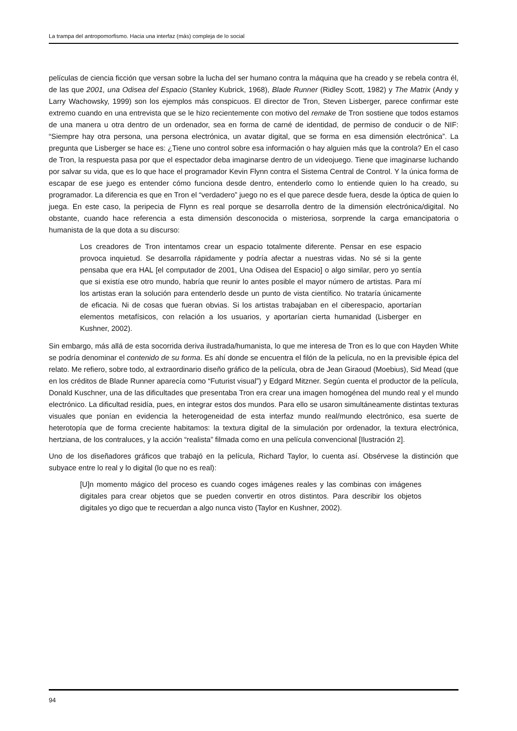La trampa del antropomorfismo. Hacia una interfaz (más) compleja de lo social
películas de ciencia ficción que versan sobre la lucha del ser humano contra la máquina que ha creado y se rebela contra él, de las que 2001, una Odisea del Espacio (Stanley Kubrick, 1968), Blade Runner (Ridley Scott, 1982) y The Matrix (Andy y Larry Wachowsky, 1999) son los ejemplos más conspicuos. El director de Tron, Steven Lisberger, parece confirmar este extremo cuando en una entrevista que se le hizo recientemente con motivo del remake de Tron sostiene que todos estamos de una manera u otra dentro de un ordenador, sea en forma de carné de identidad, de permiso de conducir o de NIF: “Siempre hay otra persona, una persona electrónica, un avatar digital, que se forma en esa dimensión electrónica”. La pregunta que Lisberger se hace es: ¿Tiene uno control sobre esa información o hay alguien más que la controla? En el caso de Tron, la respuesta pasa por que el espectador deba imaginarse dentro de un videojuego. Tiene que imaginarse luchando por salvar su vida, que es lo que hace el programador Kevin Flynn contra el Sistema Central de Control. Y la única forma de escapar de ese juego es entender cómo funciona desde dentro, entenderlo como lo entiende quien lo ha creado, su programador. La diferencia es que en Tron el “verdadero” juego no es el que parece desde fuera, desde la óptica de quien lo juega. En este caso, la peripecia de Flynn es real porque se desarrolla dentro de la dimensión electrónica/digital. No obstante, cuando hace referencia a esta dimensión desconocida o misteriosa, sorprende la carga emancipatoria o humanista de la que dota a su discurso:
Los creadores de Tron intentamos crear un espacio totalmente diferente. Pensar en ese espacio provoca inquietud. Se desarrolla rápidamente y podría afectar a nuestras vidas. No sé si la gente pensaba que era HAL [el computador de 2001, Una Odisea del Espacio] o algo similar, pero yo sentía que si existía ese otro mundo, habría que reunir lo antes posible el mayor número de artistas. Para mí los artistas eran la solución para entenderlo desde un punto de vista científico. No trataría únicamente de eficacia. Ni de cosas que fueran obvias. Si los artistas trabajaban en el ciberespacio, aportarían elementos metafísicos, con relación a los usuarios, y aportarían cierta humanidad (Lisberger en Kushner, 2002).
Sin embargo, más allá de esta socorrida deriva ilustrada/humanista, lo que me interesa de Tron es lo que con Hayden White se podría denominar el contenido de su forma. Es ahí donde se encuentra el filón de la película, no en la previsible épica del relato. Me refiero, sobre todo, al extraordinario diseño gráfico de la película, obra de Jean Giraoud (Moebius), Sid Mead (que en los créditos de Blade Runner aparecía como “Futurist visual”) y Edgard Mitzner. Según cuenta el productor de la película, Donald Kuschner, una de las dificultades que presentaba Tron era crear una imagen homogénea del mundo real y el mundo electrónico. La dificultad residía, pues, en integrar estos dos mundos. Para ello se usaron simultáneamente distintas texturas visuales que ponían en evidencia la heterogeneidad de esta interfaz mundo real/mundo electrónico, esa suerte de heterotopía que de forma creciente habitamos: la textura digital de la simulación por ordenador, la textura electrónica, hertziana, de los contraluces, y la acción “realista” filmada como en una película convencional [Ilustración 2].
Uno de los diseñadores gráficos que trabajó en la película, Richard Taylor, lo cuenta así. Obsérvese la distinción que subyace entre lo real y lo digital (lo que no es real):
[U]n momento mágico del proceso es cuando coges imágenes reales y las combinas con imágenes digitales para crear objetos que se pueden convertir en otros distintos. Para describir los objetos digitales yo digo que te recuerdan a algo nunca visto (Taylor en Kushner, 2002).
94